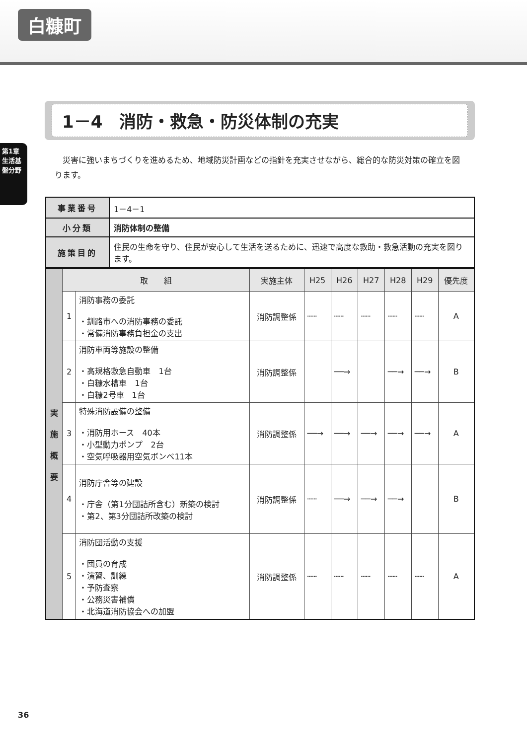白糠町
第1章
生活基盤分野
1－4　消防・救急・防災体制の充実
災害に強いまちづくりを進めるため、地域防災計画などの指針を充実させながら、総合的な防災対策の確立を図ります。
| 事業番号 | 1－4－1 |
| 小分類 | 消防体制の整備 |
| 施策目的 | 住民の生命を守り、住民が安心して生活を送るために、迅速で高度な救助・救急活動の充実を図ります。 |
| 実 施 概 要 | 取 組 | | 実施主体 | H25 | H26 | H27 | H28 | H29 | 優先度 |
| | 1 | 消防事務の委託 ・釧路市への消防事務の委託 ・常備消防事務負担金の支出 | 消防調整係 | ┄┄ | ┄┄ | ┄┄ | ┄┄ | ┄┄ | A |
| | 2 | 消防車両等施設の整備 ・高規格救急自動車 1台 ・白糠水槽車 1台 ・白糠2号車 1台 | 消防調整係 | | ──→ | | ──→ | ──→ | B |
| | 3 | 特殊消防設備の整備 ・消防用ホース 40本 ・小型動力ポンプ 2台 ・空気呼吸器用空気ボンベ11本 | 消防調整係 | ──→ | ──→ | ──→ | ──→ | ──→ | A |
| | 4 | 消防庁舎等の建設 ・庁舎（第1分団詰所含む）新築の検討 ・第2、第3分団詰所改築の検討 | 消防調整係 | ┄┄ | ──→ | ──→ | ──→ | | B |
| | 5 | 消防団活動の支援 ・団員の育成 ・演習、訓練 ・予防査察 ・公務災害補償 ・北海道消防協会への加盟 | 消防調整係 | ┄┄ | ┄┄ | ┄┄ | ┄┄ | ┄┄ | A |
36